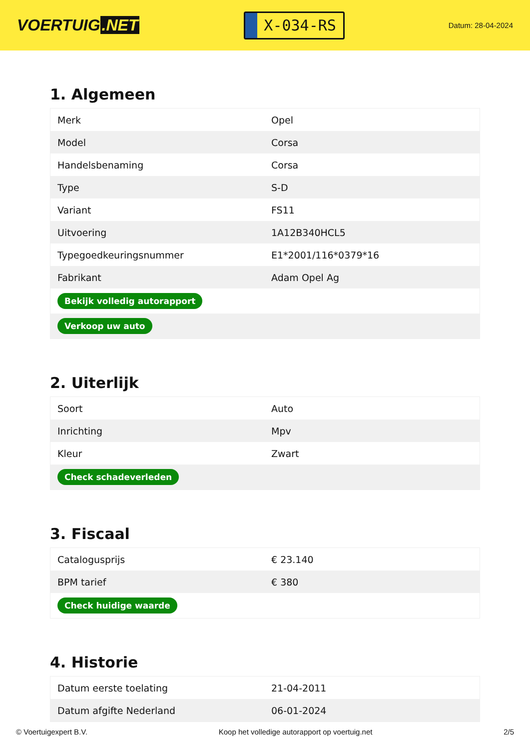VOERTUIG.NET
X-034-RS
Datum: 28-04-2024
1. Algemeen
| Merk | Opel |
| Model | Corsa |
| Handelsbenaming | Corsa |
| Type | S-D |
| Variant | FS11 |
| Uitvoering | 1A12B340HCL5 |
| Typegoedkeuringsnummer | E1*2001/116*0379*16 |
| Fabrikant | Adam Opel Ag |
| Bekijk volledig autorapport | |
| Verkoop uw auto | |
2. Uiterlijk
| Soort | Auto |
| Inrichting | Mpv |
| Kleur | Zwart |
| Check schadeverleden | |
3. Fiscaal
| Catalogusprijs | € 23.140 |
| BPM tarief | € 380 |
| Check huidige waarde | |
4. Historie
| Datum eerste toelating | 21-04-2011 |
| Datum afgifte Nederland | 06-01-2024 |
© Voertuigexpert B.V. Koop het volledige autorapport op voertuig.net 2/5